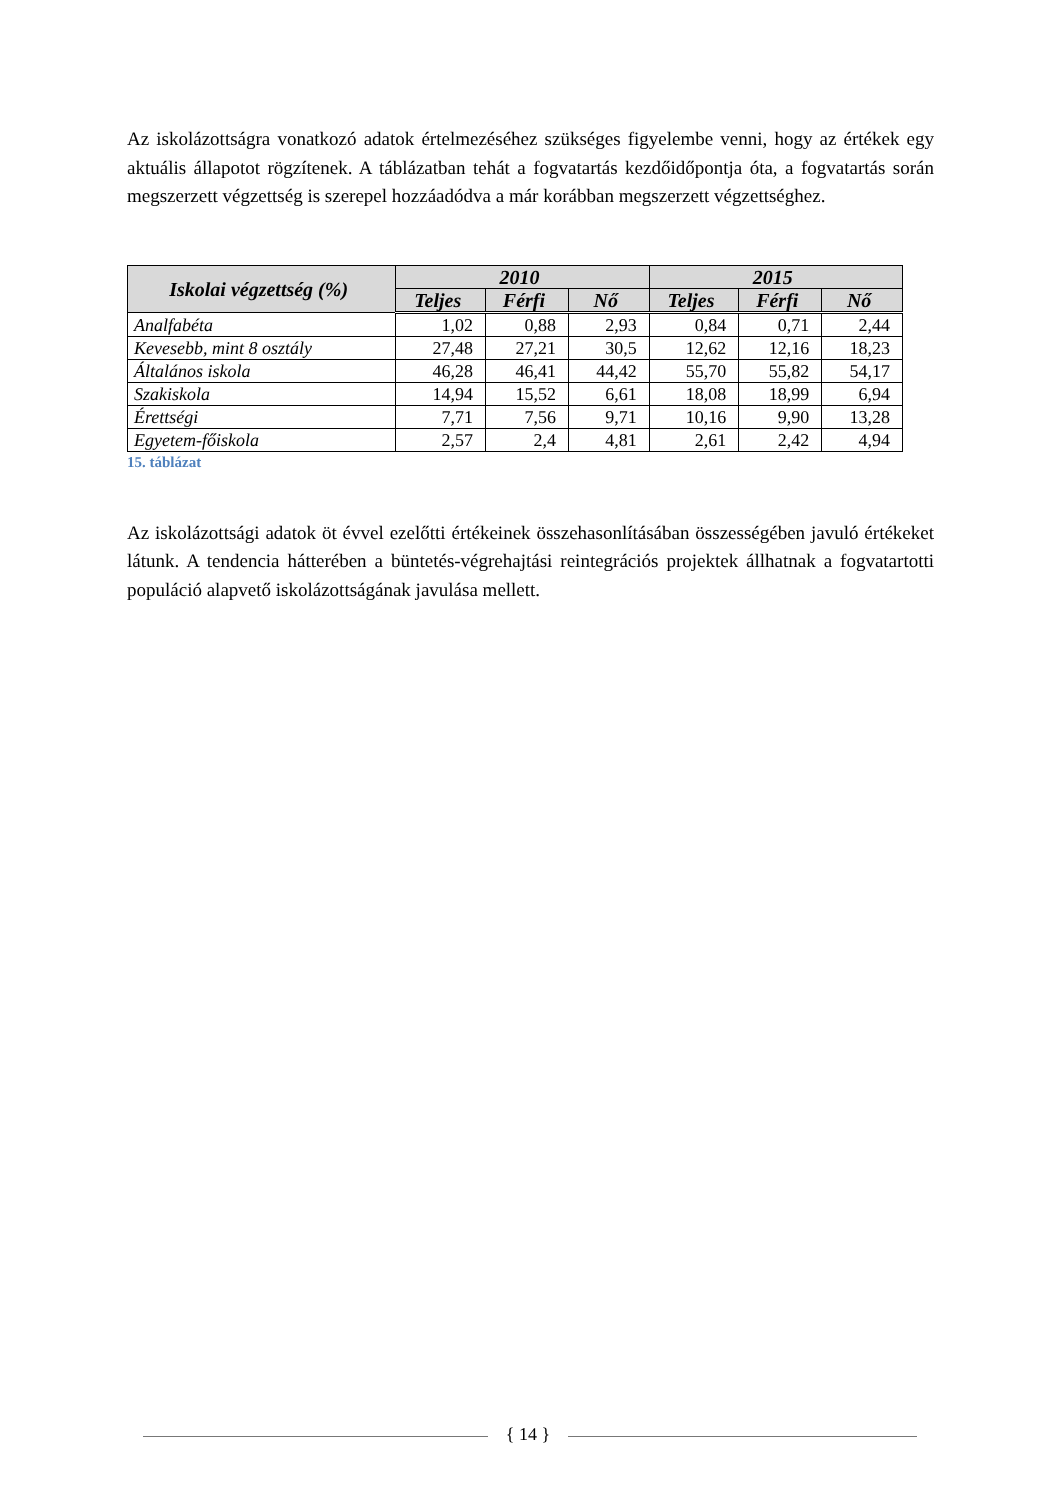Az iskolázottságra vonatkozó adatok értelmezéséhez szükséges figyelembe venni, hogy az értékek egy aktuális állapotot rögzítenek. A táblázatban tehát a fogvatartás kezdőidőpontja óta, a fogvatartás során megszerzett végzettség is szerepel hozzáadódva a már korábban megszerzett végzettséghez.
| Iskolai végzettség (%) | 2010 | | | 2015 | | |
| --- | --- | --- | --- | --- | --- | --- |
| | Teljes | Férfi | Nő | Teljes | Férfi | Nő |
| Analfabéta | 1,02 | 0,88 | 2,93 | 0,84 | 0,71 | 2,44 |
| Kevesebb, mint 8 osztály | 27,48 | 27,21 | 30,5 | 12,62 | 12,16 | 18,23 |
| Általános iskola | 46,28 | 46,41 | 44,42 | 55,70 | 55,82 | 54,17 |
| Szakiskola | 14,94 | 15,52 | 6,61 | 18,08 | 18,99 | 6,94 |
| Érettségi | 7,71 | 7,56 | 9,71 | 10,16 | 9,90 | 13,28 |
| Egyetem-főiskola | 2,57 | 2,4 | 4,81 | 2,61 | 2,42 | 4,94 |
15. táblázat
Az iskolázottsági adatok öt évvel ezelőtti értékeinek összehasonlításában összességében javuló értékeket látunk. A tendencia hátterében a büntetés-végrehajtási reintegrációs projektek állhatnak a fogvatartotti populáció alapvető iskolázottságának javulása mellett.
{ 14 }